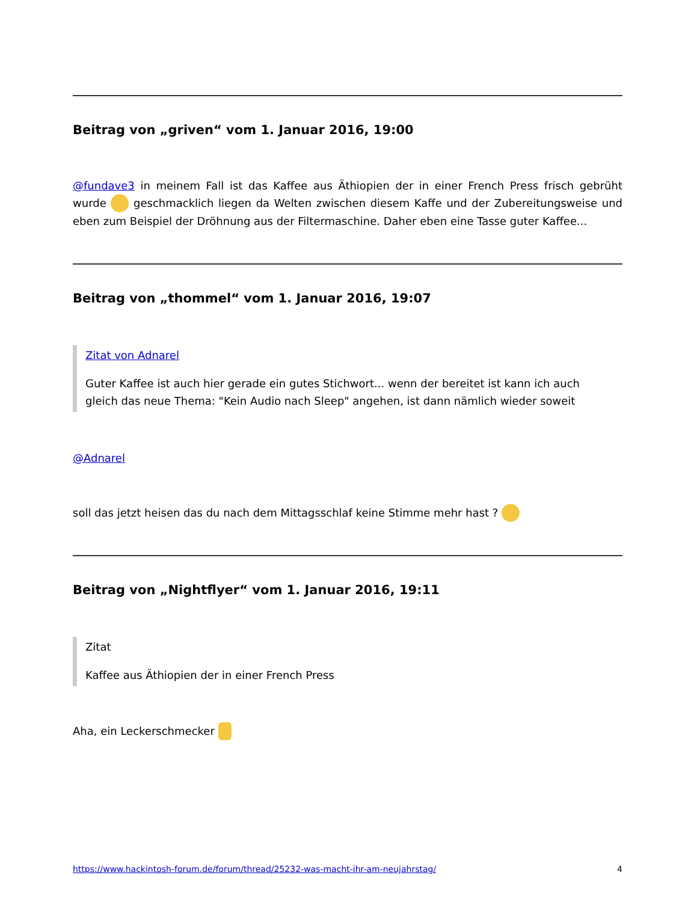Beitrag von „griven“ vom 1. Januar 2016, 19:00
@fundave3 in meinem Fall ist das Kaffee aus Äthiopien der in einer French Press frisch gebrüht wurde geschmacklich liegen da Welten zwischen diesem Kaffe und der Zubereitungsweise und eben zum Beispiel der Dröhnung aus der Filtermaschine. Daher eben eine Tasse guter Kaffee...
Beitrag von „thommel“ vom 1. Januar 2016, 19:07
Zitat von Adnarel
Guter Kaffee ist auch hier gerade ein gutes Stichwort... wenn der bereitet ist kann ich auch gleich das neue Thema: "Kein Audio nach Sleep" angehen, ist dann nämlich wieder soweit
@Adnarel
soll das jetzt heisen das du nach dem Mittagsschlaf keine Stimme mehr hast ?
Beitrag von „Nightflyer“ vom 1. Januar 2016, 19:11
Zitat
Kaffee aus Äthiopien der in einer French Press
Aha, ein Leckerschmecker
https://www.hackintosh-forum.de/forum/thread/25232-was-macht-ihr-am-neujahrstag/ 4